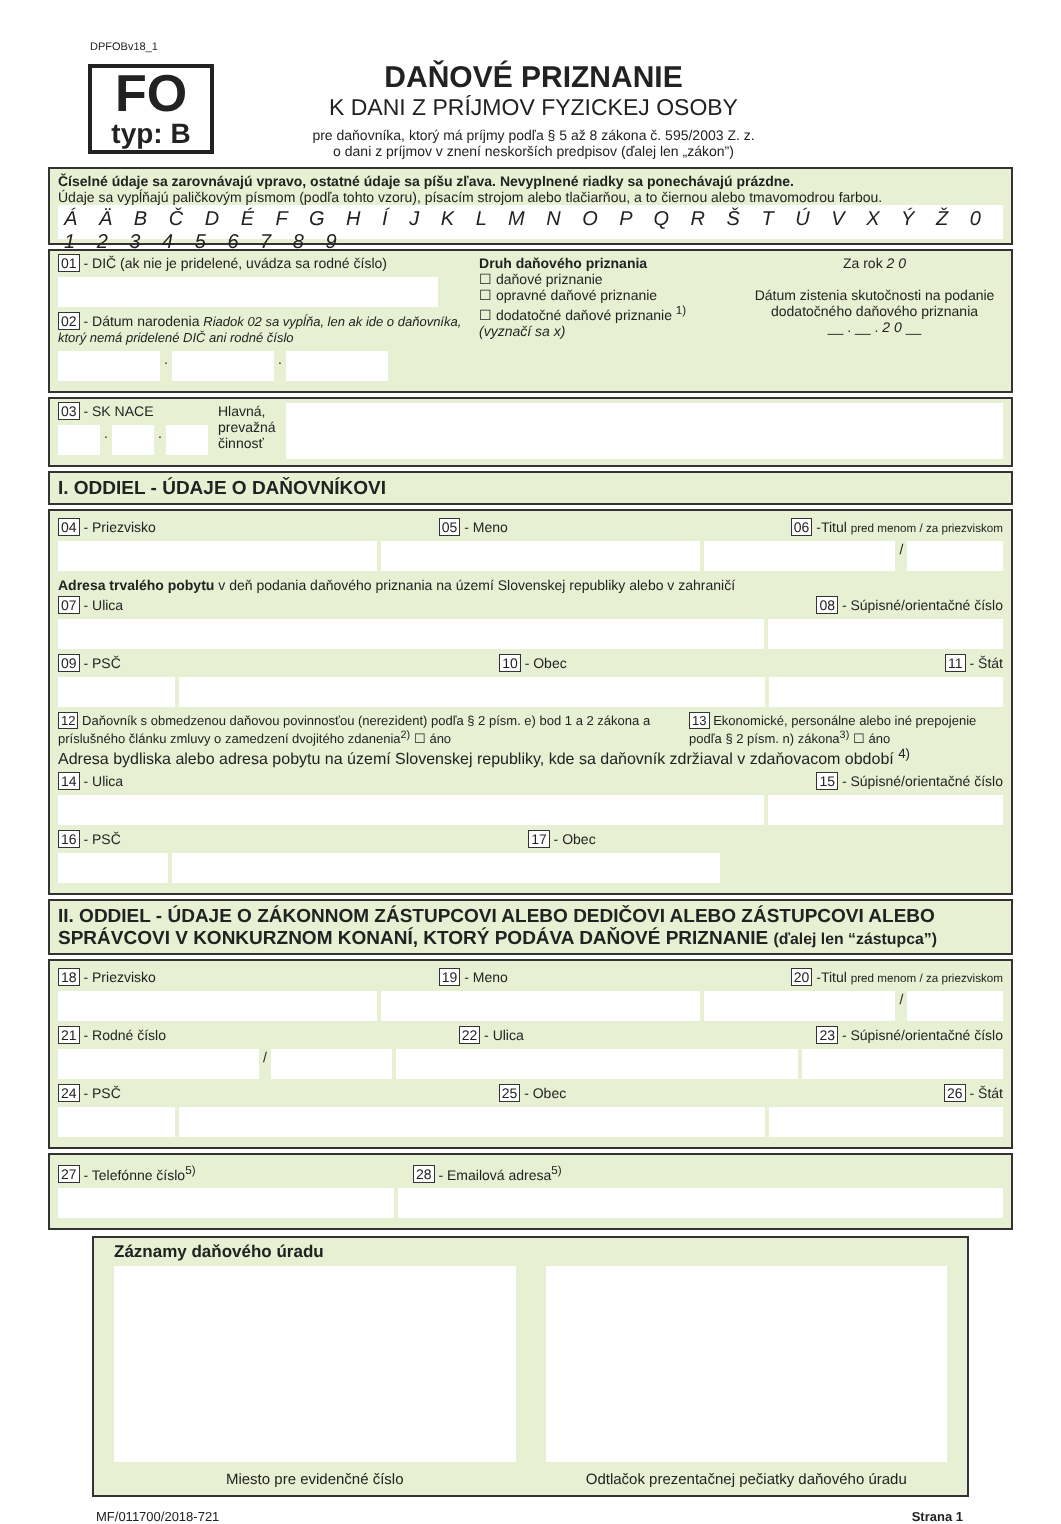DPFOBv18_1
FO
typ: B
DAŇOVÉ PRIZNANIE
K DANI Z PRÍJMOV FYZICKEJ OSOBY
pre daňovníka, ktorý má príjmy podľa § 5 až 8 zákona č. 595/2003 Z. z.
o dani z príjmov v znení neskorších predpisov (ďalej len „zákon”)
Číselné údaje sa zarovnávajú vpravo, ostatné údaje sa píšu zľava. Nevyplnené riadky sa ponechávajú prázdne.
Údaje sa vypĺňajú paličkovým písmom (podľa tohto vzoru), písacím strojom alebo tlačiarňou, a to čiernou alebo tmavomodrou farbou.
Á Ä B Č D É F G H Í J K L M N O P Q R Š T Ú V X Ý Ž 0 1 2 3 4 5 6 7 8 9
01 - DIČ (ak nie je pridelené, uvádza sa rodné číslo)
02 - Dátum narodenia Riadok 02 sa vypĺňa, len ak ide o daňovníka, ktorý nemá pridelené DIČ ani rodné číslo
.
.
Druh daňového priznania
☐ daňové priznanie
☐ opravné daňové priznanie
☐ dodatočné daňové priznanie <sup>1)</sup>
(vyznačí sa x)
Za rok 2 0
Dátum zistenia skutočnosti na podanie dodatočného daňového priznania
__ . __ . 2 0 __
03 - SK NACE
.
.
Hlavná,
prevažná
činnosť
I. ODDIEL - ÚDAJE O DAŇOVNÍKOVI
04 - Priezvisko 05 - Meno 06 -Titul pred menom / za priezviskom
/
Adresa trvalého pobytu v deň podania daňového priznania na území Slovenskej republiky alebo v zahraničí
07 - Ulica 08 - Súpisné/orientačné číslo
09 - PSČ 10 - Obec 11 - Štát
12 Daňovník s obmedzenou daňovou povinnosťou (nerezident) podľa § 2 písm. e) bod 1 a 2 zákona a príslušného článku zmluvy o zamedzení dvojitého zdanenia<sup>2)</sup> ☐ áno 13 Ekonomické, personálne alebo iné prepojenie podľa § 2 písm. n) zákona<sup>3)</sup> ☐ áno
Adresa bydliska alebo adresa pobytu na území Slovenskej republiky, kde sa daňovník zdržiaval v zdaňovacom období <sup>4)</sup>
14 - Ulica 15 - Súpisné/orientačné číslo
16 - PSČ 17 - Obec
II. ODDIEL - ÚDAJE O ZÁKONNOM ZÁSTUPCOVI ALEBO DEDIČOVI ALEBO ZÁSTUPCOVI ALEBO SPRÁVCOVI V KONKURZNOM KONANÍ, KTORÝ PODÁVA DAŇOVÉ PRIZNANIE (ďalej len “zástupca”)
18 - Priezvisko 19 - Meno 20 -Titul pred menom / za priezviskom
/
21 - Rodné číslo 22 - Ulica 23 - Súpisné/orientačné číslo
/
24 - PSČ 25 - Obec 26 - Štát
27 - Telefónne číslo<sup>5)</sup> 28 - Emailová adresa<sup>5)</sup>
Záznamy daňového úradu
Miesto pre evidenčné číslo Odtlačok prezentačnej pečiatky daňového úradu
MF/011700/2018-721 Strana 1